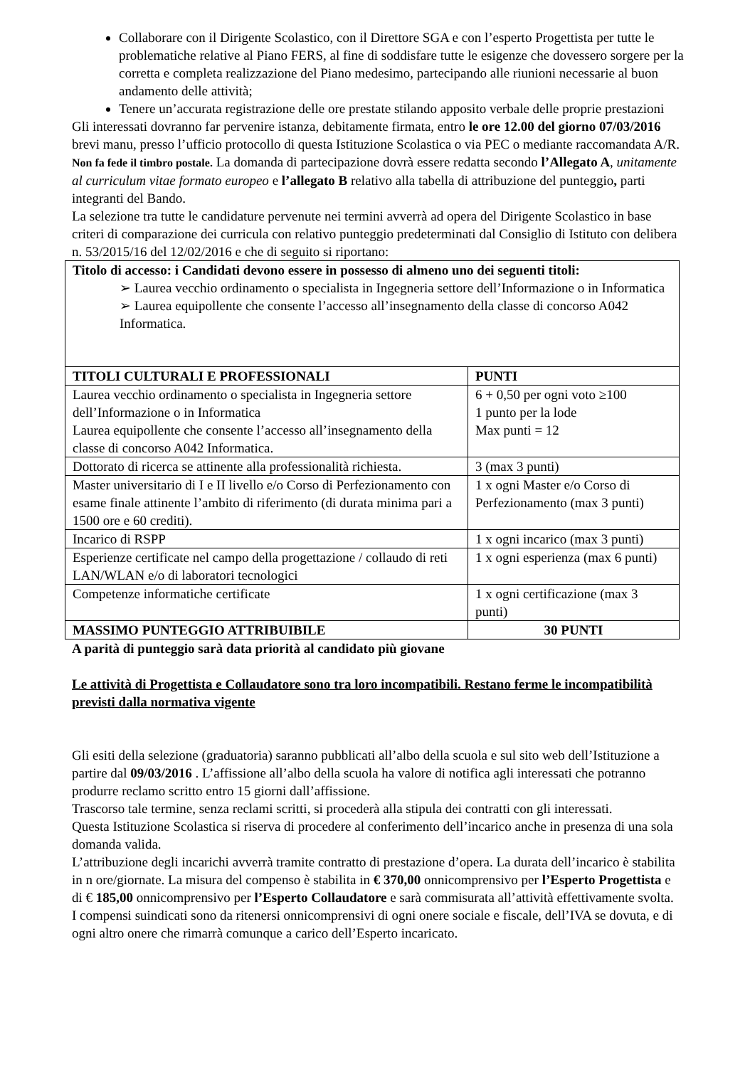Collaborare con il Dirigente Scolastico, con il Direttore SGA e con l’esperto Progettista per tutte le problematiche relative al Piano FERS, al fine di soddisfare tutte le esigenze che dovessero sorgere per la corretta e completa realizzazione del Piano medesimo, partecipando alle riunioni necessarie al buon andamento delle attività;
Tenere un’accurata registrazione delle ore prestate stilando apposito verbale delle proprie prestazioni
Gli interessati dovranno far pervenire istanza, debitamente firmata, entro le ore 12.00 del giorno 07/03/2016 brevi manu, presso l’ufficio protocollo di questa Istituzione Scolastica o via PEC o mediante raccomandata A/R. Non fa fede il timbro postale. La domanda di partecipazione dovrà essere redatta secondo l’Allegato A, unitamente al curriculum vitae formato europeo e l’allegato B relativo alla tabella di attribuzione del punteggio, parti integranti del Bando.
La selezione tra tutte le candidature pervenute nei termini avverrà ad opera del Dirigente Scolastico in base criteri di comparazione dei curricula con relativo punteggio predeterminati dal Consiglio di Istituto con delibera n. 53/2015/16 del 12/02/2016 e che di seguito si riportano:
| Titolo di accesso: i Candidati devono essere in possesso di almeno uno dei seguenti titoli: ➢ Laurea vecchio ordinamento o specialista in Ingegneria settore dell’Informazione o in Informatica ➢ Laurea equipollente che consente l’accesso all’insegnamento della classe di concorso A042 Informatica. | |
| TITOLI CULTURALI E PROFESSIONALI | PUNTI |
| Laurea vecchio ordinamento o specialista in Ingegneria settore dell’Informazione o in Informatica Laurea equipollente che consente l’accesso all’insegnamento della classe di concorso A042 Informatica. | 6 + 0,50 per ogni voto ≥100 1 punto per la lode Max punti = 12 |
| Dottorato di ricerca se attinente alla professionalità richiesta. | 3 (max 3 punti) |
| Master universitario di I e II livello e/o Corso di Perfezionamento con esame finale attinente l’ambito di riferimento (di durata minima pari a 1500 ore e 60 crediti). | 1 x ogni Master e/o Corso di Perfezionamento (max 3 punti) |
| Incarico di RSPP | 1 x ogni incarico (max 3 punti) |
| Esperienze certificate nel campo della progettazione / collaudo di reti LAN/WLAN e/o di laboratori tecnologici | 1 x ogni esperienza (max 6 punti) |
| Competenze informatiche certificate | 1 x ogni certificazione (max 3 punti) |
| MASSIMO PUNTEGGIO ATTRIBUIBILE | 30 PUNTI |
A parità di punteggio sarà data priorità al candidato più giovane
Le attività di Progettista e Collaudatore sono tra loro incompatibili. Restano ferme le incompatibilità previsti dalla normativa vigente
Gli esiti della selezione (graduatoria) saranno pubblicati all’albo della scuola e sul sito web dell’Istituzione a partire dal 09/03/2016 . L’affissione all’albo della scuola ha valore di notifica agli interessati che potranno produrre reclamo scritto entro 15 giorni dall’affissione.
Trascorso tale termine, senza reclami scritti, si procederà alla stipula dei contratti con gli interessati.
Questa Istituzione Scolastica si riserva di procedere al conferimento dell’incarico anche in presenza di una sola domanda valida.
L’attribuzione degli incarichi avverrà tramite contratto di prestazione d’opera. La durata dell’incarico è stabilita in n ore/giornate. La misura del compenso è stabilita in € 370,00 onnicomprensivo per l’Esperto Progettista e di € 185,00 onnicomprensivo per l’Esperto Collaudatore e sarà commisurata all’attività effettivamente svolta.
I compensi suindicati sono da ritenersi onnicomprensivi di ogni onere sociale e fiscale, dell’IVA se dovuta, e di ogni altro onere che rimarrà comunque a carico dell’Esperto incaricato.